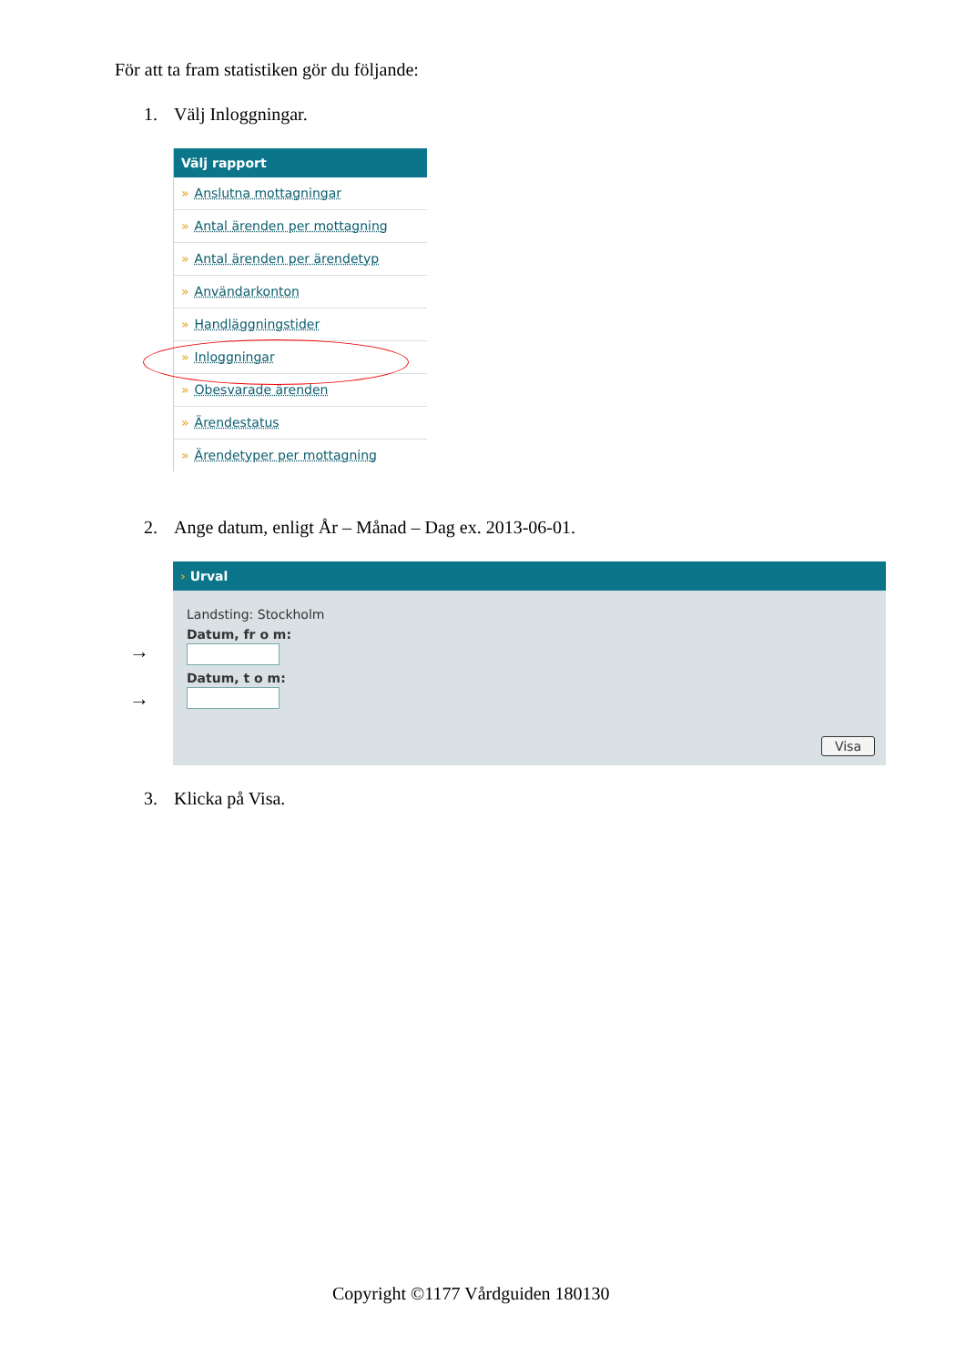För att ta fram statistiken gör du följande:
1. Välj Inloggningar.
Välj rapport
» Anslutna mottagningar
» Antal ärenden per mottagning
» Antal ärenden per ärendetyp
» Användarkonton
» Handläggningstider
» Inloggningar
» Obesvarade ärenden
» Ärendestatus
» Ärendetyper per mottagning
2. Ange datum, enligt År – Månad – Dag ex. 2013-06-01.
→
→
› Urval
Landsting: Stockholm
Datum, fr o m:
Datum, t o m:
Visa
3. Klicka på Visa.
Copyright ©1177 Vårdguiden 180130